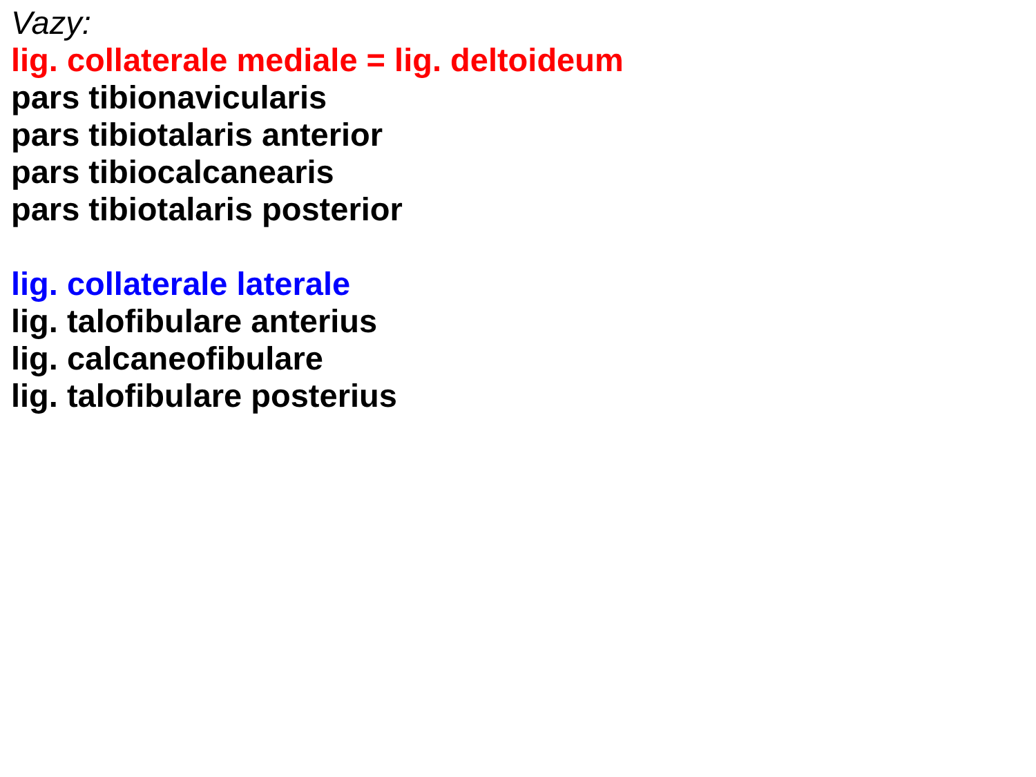Vazy:
lig. collaterale mediale = lig. deltoideum
pars tibionavicularis
pars tibiotalaris anterior
pars tibiocalcanearis
pars tibiotalaris posterior
lig. collaterale laterale
lig. talofibulare anterius
lig. calcaneofibulare
lig. talofibulare posterius